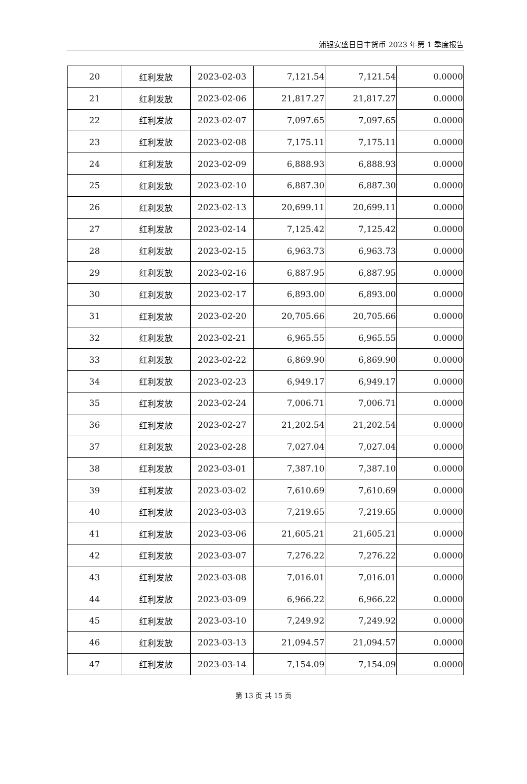浦银安盛日日丰货币 2023 年第 1 季度报告
| 20 | 红利发放 | 2023-02-03 | 7,121.54 | 7,121.54 | 0.0000 |
| 21 | 红利发放 | 2023-02-06 | 21,817.27 | 21,817.27 | 0.0000 |
| 22 | 红利发放 | 2023-02-07 | 7,097.65 | 7,097.65 | 0.0000 |
| 23 | 红利发放 | 2023-02-08 | 7,175.11 | 7,175.11 | 0.0000 |
| 24 | 红利发放 | 2023-02-09 | 6,888.93 | 6,888.93 | 0.0000 |
| 25 | 红利发放 | 2023-02-10 | 6,887.30 | 6,887.30 | 0.0000 |
| 26 | 红利发放 | 2023-02-13 | 20,699.11 | 20,699.11 | 0.0000 |
| 27 | 红利发放 | 2023-02-14 | 7,125.42 | 7,125.42 | 0.0000 |
| 28 | 红利发放 | 2023-02-15 | 6,963.73 | 6,963.73 | 0.0000 |
| 29 | 红利发放 | 2023-02-16 | 6,887.95 | 6,887.95 | 0.0000 |
| 30 | 红利发放 | 2023-02-17 | 6,893.00 | 6,893.00 | 0.0000 |
| 31 | 红利发放 | 2023-02-20 | 20,705.66 | 20,705.66 | 0.0000 |
| 32 | 红利发放 | 2023-02-21 | 6,965.55 | 6,965.55 | 0.0000 |
| 33 | 红利发放 | 2023-02-22 | 6,869.90 | 6,869.90 | 0.0000 |
| 34 | 红利发放 | 2023-02-23 | 6,949.17 | 6,949.17 | 0.0000 |
| 35 | 红利发放 | 2023-02-24 | 7,006.71 | 7,006.71 | 0.0000 |
| 36 | 红利发放 | 2023-02-27 | 21,202.54 | 21,202.54 | 0.0000 |
| 37 | 红利发放 | 2023-02-28 | 7,027.04 | 7,027.04 | 0.0000 |
| 38 | 红利发放 | 2023-03-01 | 7,387.10 | 7,387.10 | 0.0000 |
| 39 | 红利发放 | 2023-03-02 | 7,610.69 | 7,610.69 | 0.0000 |
| 40 | 红利发放 | 2023-03-03 | 7,219.65 | 7,219.65 | 0.0000 |
| 41 | 红利发放 | 2023-03-06 | 21,605.21 | 21,605.21 | 0.0000 |
| 42 | 红利发放 | 2023-03-07 | 7,276.22 | 7,276.22 | 0.0000 |
| 43 | 红利发放 | 2023-03-08 | 7,016.01 | 7,016.01 | 0.0000 |
| 44 | 红利发放 | 2023-03-09 | 6,966.22 | 6,966.22 | 0.0000 |
| 45 | 红利发放 | 2023-03-10 | 7,249.92 | 7,249.92 | 0.0000 |
| 46 | 红利发放 | 2023-03-13 | 21,094.57 | 21,094.57 | 0.0000 |
| 47 | 红利发放 | 2023-03-14 | 7,154.09 | 7,154.09 | 0.0000 |
第 13 页 共 15 页